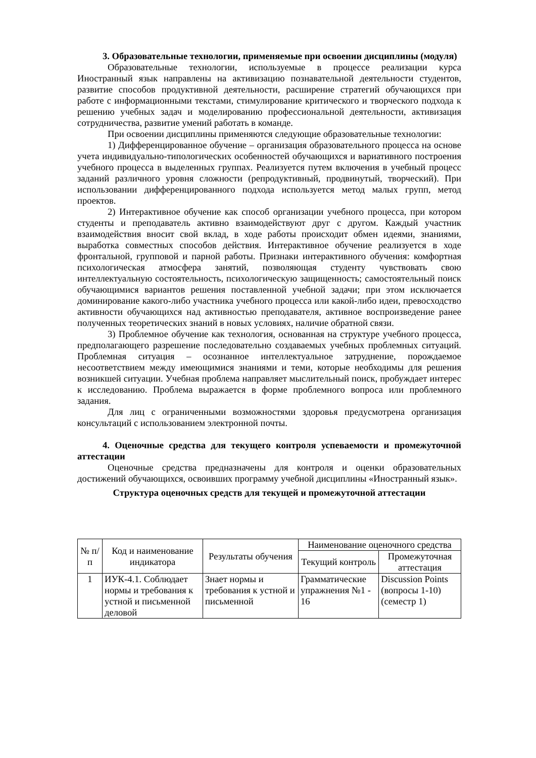3. Образовательные технологии, применяемые при освоении дисциплины (модуля)
Образовательные технологии, используемые в процессе реализации курса Иностранный язык направлены на активизацию познавательной деятельности студентов, развитие способов продуктивной деятельности, расширение стратегий обучающихся при работе с информационными текстами, стимулирование критического и творческого подхода к решению учебных задач и моделированию профессиональной деятельности, активизация сотрудничества, развитие умений работать в команде.
При освоении дисциплины применяются следующие образовательные технологии:
1) Дифференцированное обучение – организация образовательного процесса на основе учета индивидуально-типологических особенностей обучающихся и вариативного построения учебного процесса в выделенных группах. Реализуется путем включения в учебный процесс заданий различного уровня сложности (репродуктивный, продвинутый, творческий). При использовании дифференцированного подхода используется метод малых групп, метод проектов.
2) Интерактивное обучение как способ организации учебного процесса, при котором студенты и преподаватель активно взаимодействуют друг с другом. Каждый участник взаимодействия вносит свой вклад, в ходе работы происходит обмен идеями, знаниями, выработка совместных способов действия. Интерактивное обучение реализуется в ходе фронтальной, групповой и парной работы. Признаки интерактивного обучения: комфортная психологическая атмосфера занятий, позволяющая студенту чувствовать свою интеллектуальную состоятельность, психологическую защищенность; самостоятельный поиск обучающимися вариантов решения поставленной учебной задачи; при этом исключается доминирование какого-либо участника учебного процесса или какой-либо идеи, превосходство активности обучающихся над активностью преподавателя, активное воспроизведение ранее полученных теоретических знаний в новых условиях, наличие обратной связи.
3) Проблемное обучение как технология, основанная на структуре учебного процесса, предполагающего разрешение последовательно создаваемых учебных проблемных ситуаций. Проблемная ситуация – осознанное интеллектуальное затруднение, порождаемое несоответствием между имеющимися знаниями и теми, которые необходимы для решения возникшей ситуации. Учебная проблема направляет мыслительный поиск, пробуждает интерес к исследованию. Проблема выражается в форме проблемного вопроса или проблемного задания.
Для лиц с ограниченными возможностями здоровья предусмотрена организация консультаций с использованием электронной почты.
4. Оценочные средства для текущего контроля успеваемости и промежуточной аттестации
Оценочные средства предназначены для контроля и оценки образовательных достижений обучающихся, освоивших программу учебной дисциплины «Иностранный язык».
Структура оценочных средств для текущей и промежуточной аттестации
| № п/п | Код и наименование индикатора | Результаты обучения | Наименование оценочного средства | |
| --- | --- | --- | --- | --- |
| | | | Текущий контроль | Промежуточная аттестация |
| 1 | ИУК-4.1. Соблюдает нормы и требования к устной и письменной деловой | Знает нормы и требования к устной и письменной | Грамматические упражнения №1 - 16 | Discussion Points (вопросы 1-10) (семестр 1) |